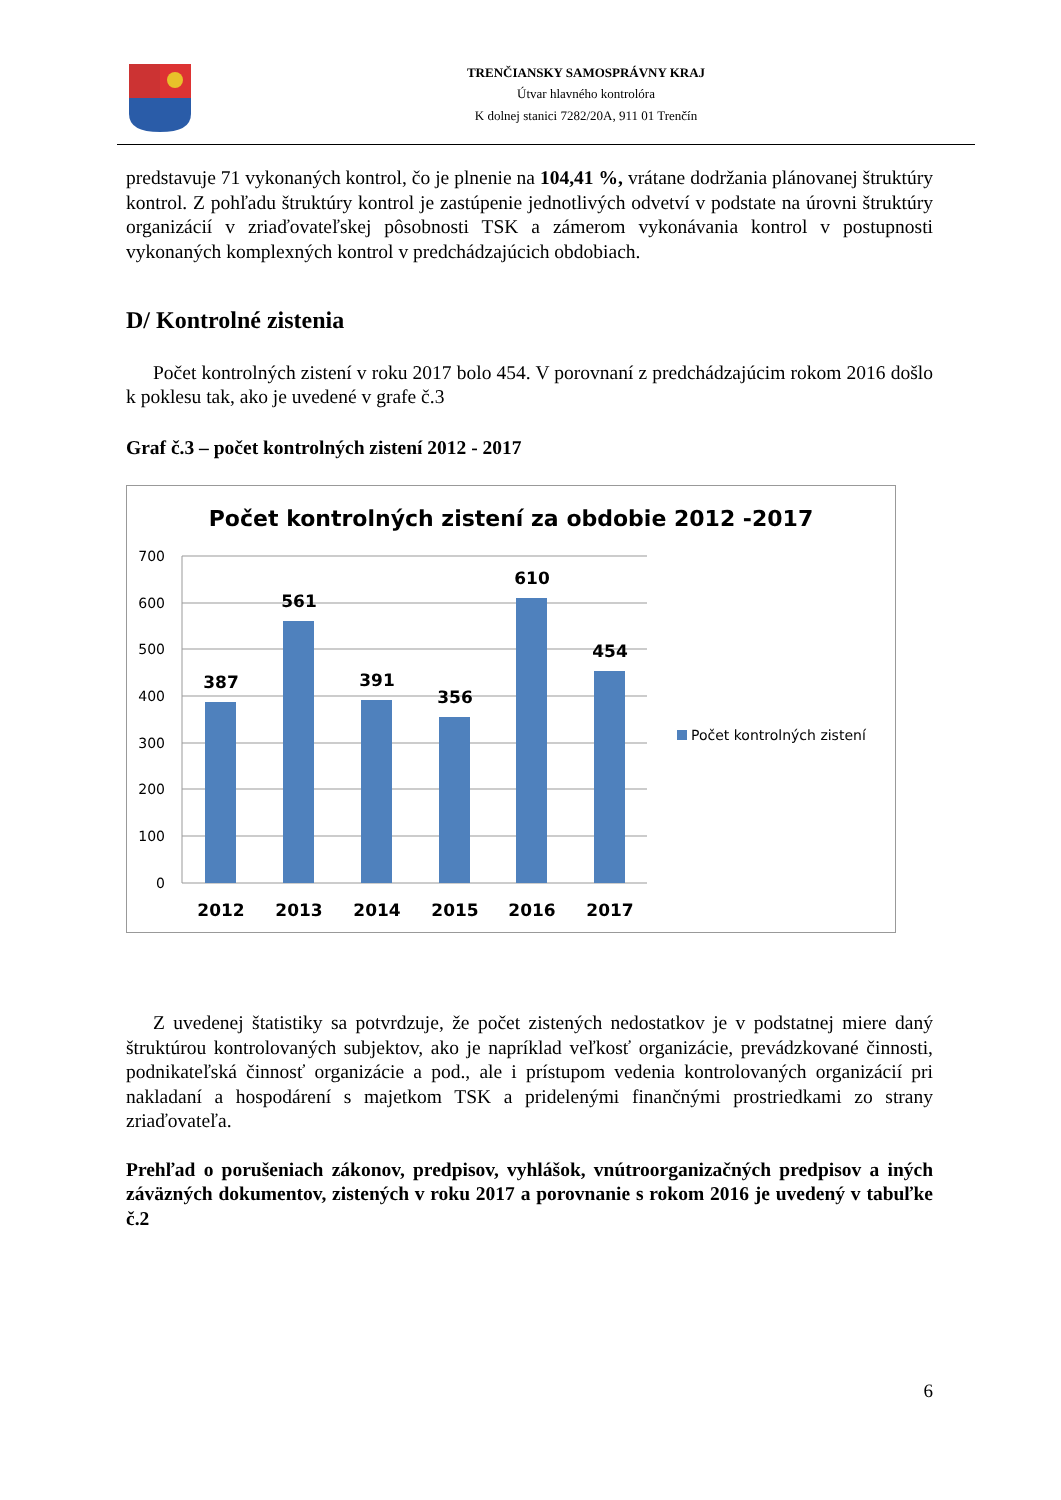TRENČIANSKY SAMOSPRÁVNY KRAJ
Útvar hlavného kontrolóra
K dolnej stanici 7282/20A, 911 01 Trenčín
predstavuje 71 vykonaných kontrol, čo je plnenie na 104,41 %, vrátane dodržania plánovanej štruktúry kontrol. Z pohľadu štruktúry kontrol je zastúpenie jednotlivých odvetví v podstate na úrovni štruktúry organizácií v zriaďovateľskej pôsobnosti TSK a zámerom vykonávania kontrol v postupnosti vykonaných komplexných kontrol v predchádzajúcich obdobiach.
D/ Kontrolné zistenia
Počet kontrolných zistení v roku 2017 bolo 454. V porovnaní z predchádzajúcim rokom 2016 došlo k poklesu tak, ako je uvedené v grafe č.3
Graf č.3 – počet kontrolných zistení 2012 - 2017
Počet kontrolných zistení za obdobie 2012 -2017
700
600
500
400
300
200
100
0
387
561
391
356
610
454
2012
2013
2014
2015
2016
2017
Počet kontrolných zistení
Z uvedenej štatistiky sa potvrdzuje, že počet zistených nedostatkov je v podstatnej miere daný štruktúrou kontrolovaných subjektov, ako je napríklad veľkosť organizácie, prevádzkované činnosti, podnikateľská činnosť organizácie a pod., ale i prístupom vedenia kontrolovaných organizácií pri nakladaní a hospodárení s majetkom TSK a pridelenými finančnými prostriedkami zo strany zriaďovateľa.
Prehľad o porušeniach zákonov, predpisov, vyhlášok, vnútroorganizačných predpisov a iných záväzných dokumentov, zistených v roku 2017 a porovnanie s rokom 2016 je uvedený v tabuľke č.2
6